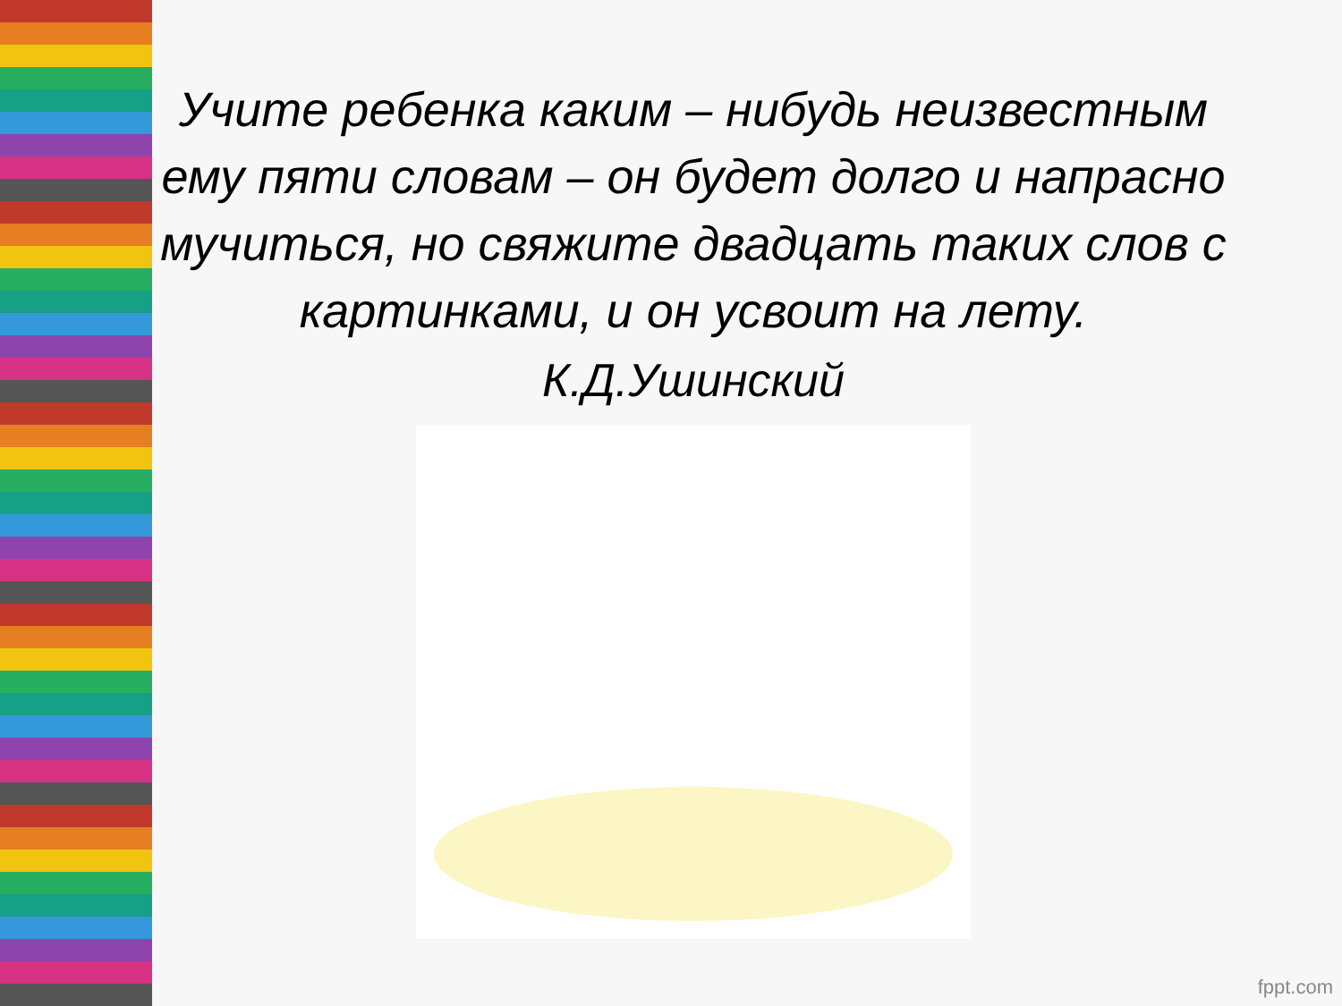Учите ребенка каким – нибудь неизвестным ему пяти словам – он будет долго и напрасно мучиться, но свяжите двадцать таких слов с картинками, и он усвоит на лету.
К.Д.Ушинский
fppt.com